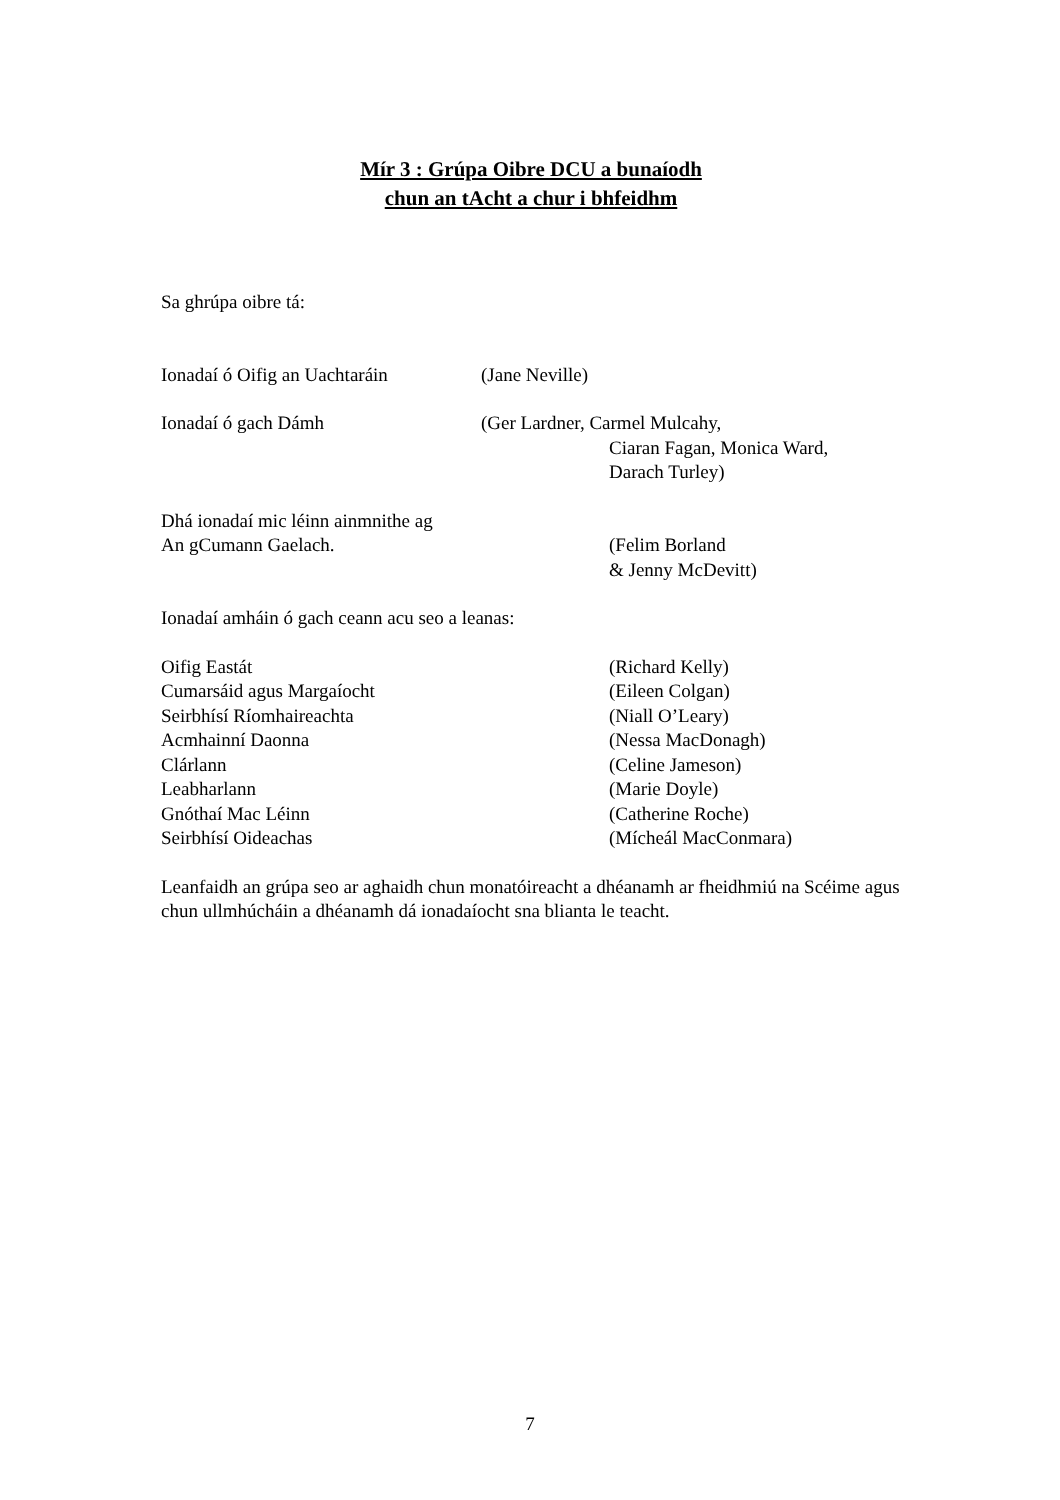Mír 3 : Grúpa Oibre DCU a bunaíodh
chun an tAcht a chur i bhfeidhm
Sa ghrúpa oibre tá:
Ionadaí ó Oifig an Uachtaráin
(Jane Neville)
Ionadaí ó gach Dámh (Ger Lardner, Carmel Mulcahy,
Ciaran Fagan, Monica Ward,
Darach Turley)
Dhá ionadaí mic léinn ainmnithe ag
An gCumann Gaelach. (Felim Borland
& Jenny McDevitt)
Ionadaí amháin ó gach ceann acu seo a leanas:
Oifig Eastát
Cumarsáid agus Margaíocht
Seirbhísí Ríomhaireachta
Acmhainní Daonna
Clárlann
Leabharlann
Gnóthaí Mac Léinn
Seirbhísí Oideachas
(Richard Kelly)
(Eileen Colgan)
(Niall O’Leary)
(Nessa MacDonagh)
(Celine Jameson)
(Marie Doyle)
(Catherine Roche)
(Mícheál MacConmara)
Leanfaidh an grúpa seo ar aghaidh chun monatóireacht a dhéanamh ar fheidhmiú na Scéime agus chun ullmhúcháin a dhéanamh dá ionadaíocht sna blianta le teacht.
7